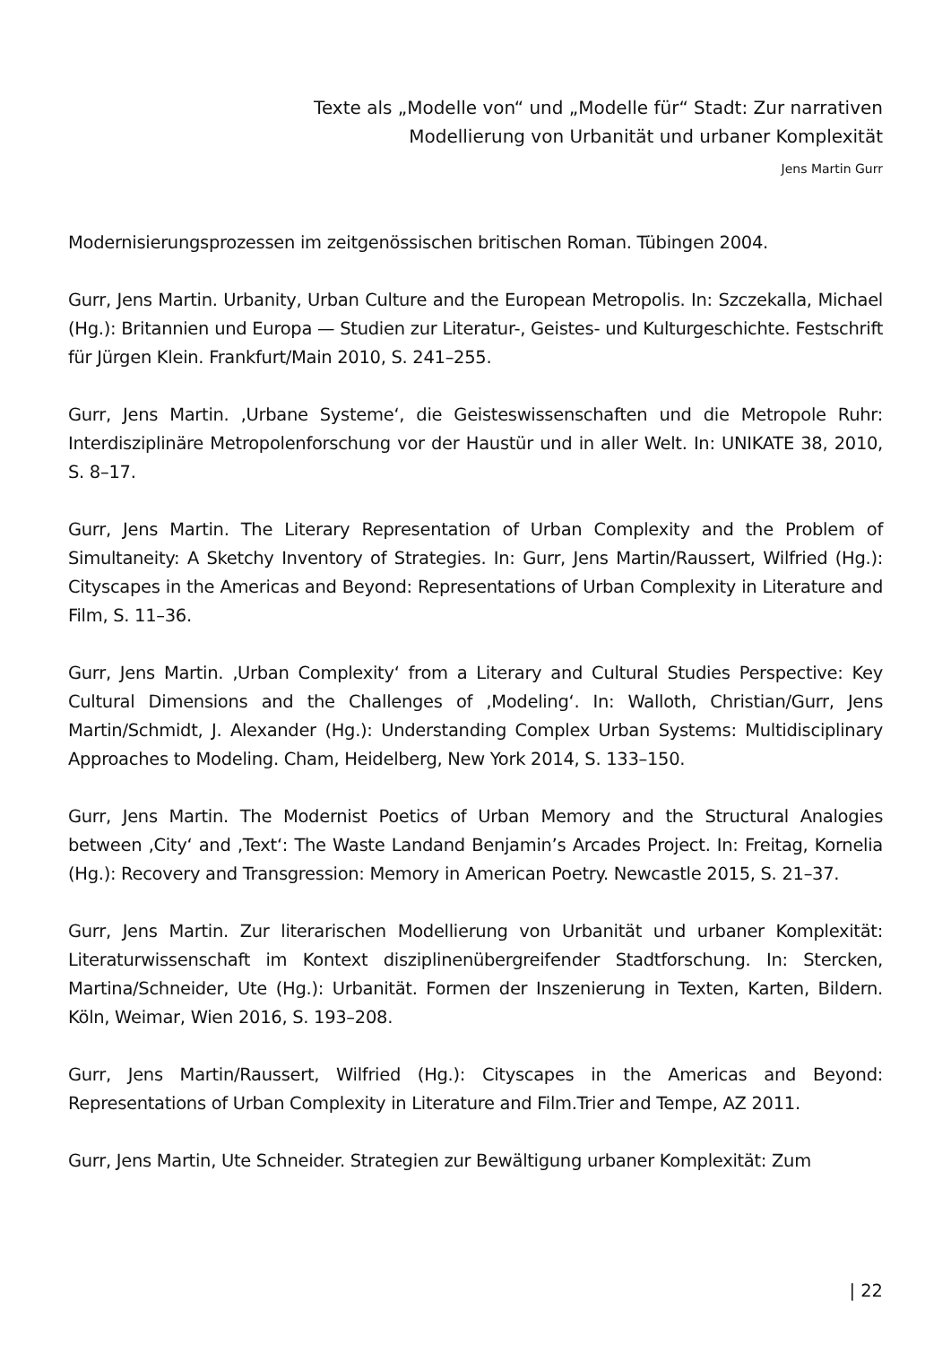Texte als „Modelle von“ und „Modelle für“ Stadt: Zur narrativen Modellierung von Urbanität und urbaner Komplexität
Jens Martin Gurr
Modernisierungsprozessen im zeitgenössischen britischen Roman. Tübingen 2004.
Gurr, Jens Martin. Urbanity, Urban Culture and the European Metropolis. In: Szczekalla, Michael (Hg.): Britannien und Europa — Studien zur Literatur-, Geistes- und Kulturgeschichte. Festschrift für Jürgen Klein. Frankfurt/Main 2010, S. 241–255.
Gurr, Jens Martin. ‚Urbane Systeme‘, die Geisteswissenschaften und die Metropole Ruhr: Interdisziplinäre Metropolenforschung vor der Haustür und in aller Welt. In: UNIKATE 38, 2010, S. 8–17.
Gurr, Jens Martin. The Literary Representation of Urban Complexity and the Problem of Simultaneity: A Sketchy Inventory of Strategies. In: Gurr, Jens Martin/Raussert, Wilfried (Hg.): Cityscapes in the Americas and Beyond: Representations of Urban Complexity in Literature and Film, S. 11–36.
Gurr, Jens Martin. ‚Urban Complexity‘ from a Literary and Cultural Studies Perspective: Key Cultural Dimensions and the Challenges of ‚Modeling‘. In: Walloth, Christian/Gurr, Jens Martin/Schmidt, J. Alexander (Hg.): Understanding Complex Urban Systems: Multidisciplinary Approaches to Modeling. Cham, Heidelberg, New York 2014, S. 133–150.
Gurr, Jens Martin. The Modernist Poetics of Urban Memory and the Structural Analogies between ‚City‘ and ‚Text‘: The Waste Landand Benjamin’s Arcades Project. In: Freitag, Kornelia (Hg.): Recovery and Transgression: Memory in American Poetry. Newcastle 2015, S. 21–37.
Gurr, Jens Martin. Zur literarischen Modellierung von Urbanität und urbaner Komplexität: Literaturwissenschaft im Kontext disziplinenübergreifender Stadtforschung. In: Stercken, Martina/Schneider, Ute (Hg.): Urbanität. Formen der Inszenierung in Texten, Karten, Bildern. Köln, Weimar, Wien 2016, S. 193–208.
Gurr, Jens Martin/Raussert, Wilfried (Hg.): Cityscapes in the Americas and Beyond: Representations of Urban Complexity in Literature and Film.Trier and Tempe, AZ 2011.
Gurr, Jens Martin, Ute Schneider. Strategien zur Bewältigung urbaner Komplexität: Zum
| 22